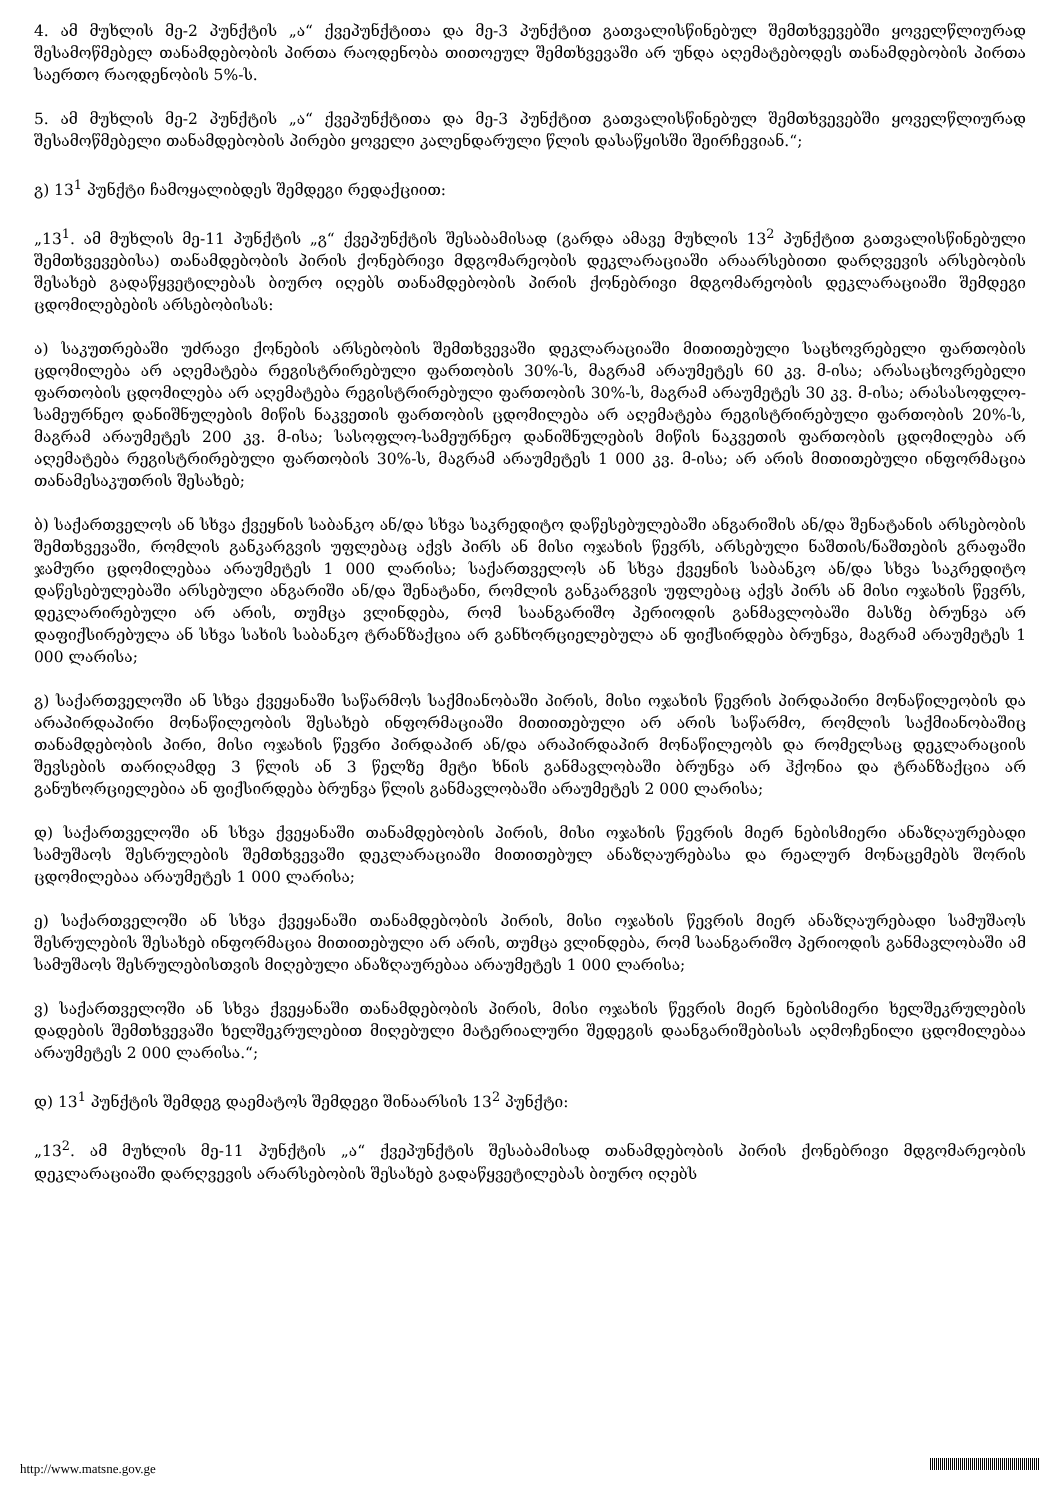4. ამ მუხლის მე-2 პუნქტის „ა“ ქვეპუნქტითა და მე-3 პუნქტით გათვალისწინებულ შემთხვევებში ყოველწლიურად შესამოწმებელ თანამდებობის პირთა რაოდენობა თითოეულ შემთხვევაში არ უნდა აღემატებოდეს თანამდებობის პირთა საერთო რაოდენობის 5%-ს.
5. ამ მუხლის მე-2 პუნქტის „ა“ ქვეპუნქტითა და მე-3 პუნქტით გათვალისწინებულ შემთხვევებში ყოველწლიურად შესამოწმებელი თანამდებობის პირები ყოველი კალენდარული წლის დასაწყისში შეირჩევიან.“;
გ) 13<sup>1</sup> პუნქტი ჩამოყალიბდეს შემდეგი რედაქციით:
„13<sup>1</sup>. ამ მუხლის მე-11 პუნქტის „გ“ ქვეპუნქტის შესაბამისად (გარდა ამავე მუხლის 13<sup>2</sup> პუნქტით გათვალისწინებული შემთხვევებისა) თანამდებობის პირის ქონებრივი მდგომარეობის დეკლარაციაში არაარსებითი დარღვევის არსებობის შესახებ გადაწყვეტილებას ბიურო იღებს თანამდებობის პირის ქონებრივი მდგომარეობის დეკლარაციაში შემდეგი ცდომილებების არსებობისას:
ა) საკუთრებაში უძრავი ქონების არსებობის შემთხვევაში დეკლარაციაში მითითებული საცხოვრებელი ფართობის ცდომილება არ აღემატება რეგისტრირებული ფართობის 30%-ს, მაგრამ არაუმეტეს 60 კვ. მ-ისა; არასაცხოვრებელი ფართობის ცდომილება არ აღემატება რეგისტრირებული ფართობის 30%-ს, მაგრამ არაუმეტეს 30 კვ. მ-ისა; არასასოფლო-სამეურნეო დანიშნულების მიწის ნაკვეთის ფართობის ცდომილება არ აღემატება რეგისტრირებული ფართობის 20%-ს, მაგრამ არაუმეტეს 200 კვ. მ-ისა; სასოფლო-სამეურნეო დანიშნულების მიწის ნაკვეთის ფართობის ცდომილება არ აღემატება რეგისტრირებული ფართობის 30%-ს, მაგრამ არაუმეტეს 1 000 კვ. მ-ისა; არ არის მითითებული ინფორმაცია თანამესაკუთრის შესახებ;
ბ) საქართველოს ან სხვა ქვეყნის საბანკო ან/და სხვა საკრედიტო დაწესებულებაში ანგარიშის ან/და შენატანის არსებობის შემთხვევაში, რომლის განკარგვის უფლებაც აქვს პირს ან მისი ოჯახის წევრს, არსებული ნაშთის/ნაშთების გრაფაში ჯამური ცდომილებაა არაუმეტეს 1 000 ლარისა; საქართველოს ან სხვა ქვეყნის საბანკო ან/და სხვა საკრედიტო დაწესებულებაში არსებული ანგარიში ან/და შენატანი, რომლის განკარგვის უფლებაც აქვს პირს ან მისი ოჯახის წევრს, დეკლარირებული არ არის, თუმცა ვლინდება, რომ საანგარიშო პერიოდის განმავლობაში მასზე ბრუნვა არ დაფიქსირებულა ან სხვა სახის საბანკო ტრანზაქცია არ განხორციელებულა ან ფიქსირდება ბრუნვა, მაგრამ არაუმეტეს 1 000 ლარისა;
გ) საქართველოში ან სხვა ქვეყანაში საწარმოს საქმიანობაში პირის, მისი ოჯახის წევრის პირდაპირი მონაწილეობის და არაპირდაპირი მონაწილეობის შესახებ ინფორმაციაში მითითებული არ არის საწარმო, რომლის საქმიანობაშიც თანამდებობის პირი, მისი ოჯახის წევრი პირდაპირ ან/და არაპირდაპირ მონაწილეობს და რომელსაც დეკლარაციის შევსების თარიღამდე 3 წლის ან 3 წელზე მეტი ხნის განმავლობაში ბრუნვა არ ჰქონია და ტრანზაქცია არ განუხორციელებია ან ფიქსირდება ბრუნვა წლის განმავლობაში არაუმეტეს 2 000 ლარისა;
დ) საქართველოში ან სხვა ქვეყანაში თანამდებობის პირის, მისი ოჯახის წევრის მიერ ნებისმიერი ანაზღაურებადი სამუშაოს შესრულების შემთხვევაში დეკლარაციაში მითითებულ ანაზღაურებასა და რეალურ მონაცემებს შორის ცდომილებაა არაუმეტეს 1 000 ლარისა;
ე) საქართველოში ან სხვა ქვეყანაში თანამდებობის პირის, მისი ოჯახის წევრის მიერ ანაზღაურებადი სამუშაოს შესრულების შესახებ ინფორმაცია მითითებული არ არის, თუმცა ვლინდება, რომ საანგარიშო პერიოდის განმავლობაში ამ სამუშაოს შესრულებისთვის მიღებული ანაზღაურებაა არაუმეტეს 1 000 ლარისა;
ვ) საქართველოში ან სხვა ქვეყანაში თანამდებობის პირის, მისი ოჯახის წევრის მიერ ნებისმიერი ხელშეკრულების დადების შემთხვევაში ხელშეკრულებით მიღებული მატერიალური შედეგის დაანგარიშებისას აღმოჩენილი ცდომილებაა არაუმეტეს 2 000 ლარისა.“;
დ) 13<sup>1</sup> პუნქტის შემდეგ დაემატოს შემდეგი შინაარსის 13<sup>2</sup> პუნქტი:
„13<sup>2</sup>. ამ მუხლის მე-11 პუნქტის „ა“ ქვეპუნქტის შესაბამისად თანამდებობის პირის ქონებრივი მდგომარეობის დეკლარაციაში დარღვევის არარსებობის შესახებ გადაწყვეტილებას ბიურო იღებს
http://www.matsne.gov.ge